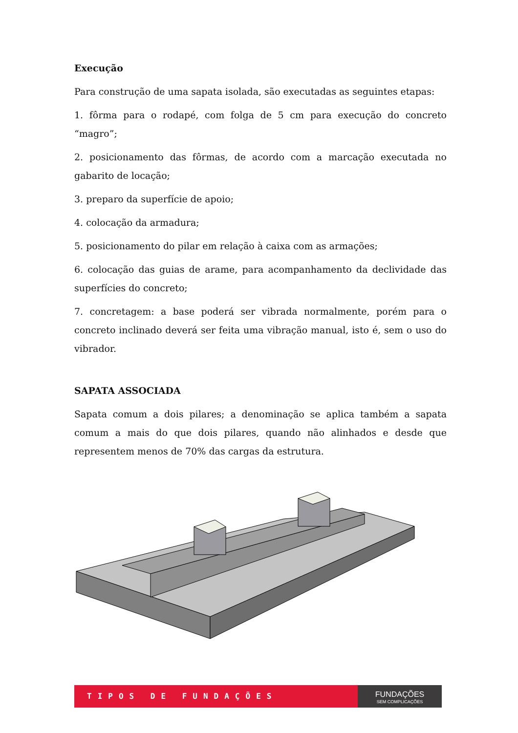Execução
Para construção de uma sapata isolada, são executadas as seguintes etapas:
1. fôrma para o rodapé, com folga de 5 cm para execução do concreto “magro”;
2. posicionamento das fôrmas, de acordo com a marcação executada no gabarito de locação;
3. preparo da superfície de apoio;
4. colocação da armadura;
5. posicionamento do pilar em relação à caixa com as armações;
6. colocação das guias de arame, para acompanhamento da declividade das superfícies do concreto;
7. concretagem: a base poderá ser vibrada normalmente, porém para o concreto inclinado deverá ser feita uma vibração manual, isto é, sem o uso do vibrador.
SAPATA ASSOCIADA
Sapata comum a dois pilares; a denominação se aplica também a sapata comum a mais do que dois pilares, quando não alinhados e desde que representem menos de 70% das cargas da estrutura.
TIPOS DE FUNDAÇÕES
FUNDAÇÕES
SEM COMPLICAÇÕES